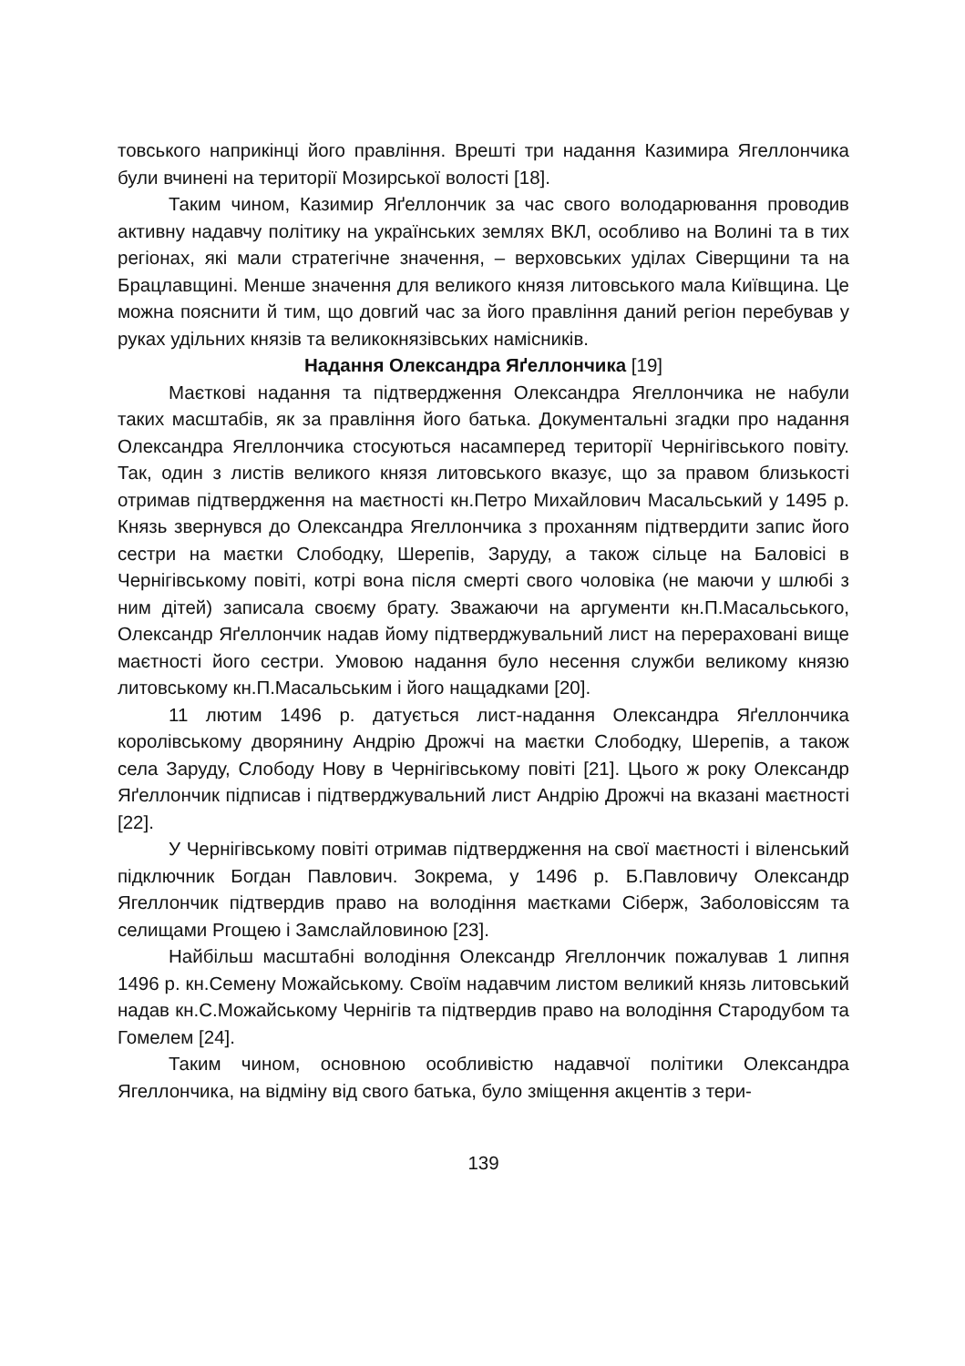товського наприкінці його правління. Врешті три надання Казимира Ягеллончика були вчинені на території Мозирської волості [18].
Таким чином, Казимир Яґеллончик за час свого володарювання проводив активну надавчу політику на українських землях ВКЛ, особливо на Волині та в тих регіонах, які мали стратегічне значення, – верховських уділах Сіверщини та на Брацлавщині. Менше значення для великого князя литовського мала Київщина. Це можна пояснити й тим, що довгий час за його правління даний регіон перебував у руках удільних князів та великокнязівських намісників.
Надання Олександра Яґеллончика [19]
Маєткові надання та підтвердження Олександра Ягеллончика не набули таких масштабів, як за правління його батька. Документальні згадки про надання Олександра Ягеллончика стосуються насамперед території Чернігівського повіту. Так, один з листів великого князя литовського вказує, що за правом близькості отримав підтвердження на маєтності кн.Петро Михайлович Масальський у 1495 р. Князь звернувся до Олександра Ягеллончика з проханням підтвердити запис його сестри на маєтки Слободку, Шерепів, Заруду, а також сільце на Баловісі в Чернігівському повіті, котрі вона після смерті свого чоловіка (не маючи у шлюбі з ним дітей) записала своєму брату. Зважаючи на аргументи кн.П.Масальського, Олександр Яґеллончик надав йому підтверджувальний лист на перераховані вище маєтності його сестри. Умовою надання було несення служби великому князю литовському кн.П.Масальським і його нащадками [20].
11 лютим 1496 р. датується лист-надання Олександра Яґеллончика королівському дворянину Андрію Дрожчі на маєтки Слободку, Шерепів, а також села Заруду, Слободу Нову в Чернігівському повіті [21]. Цього ж року Олександр Яґеллончик підписав і підтверджувальний лист Андрію Дрожчі на вказані маєтності [22].
У Чернігівському повіті отримав підтвердження на свої маєтності і віленський підключник Богдан Павлович. Зокрема, у 1496 р. Б.Павловичу Олександр Ягеллончик підтвердив право на володіння маєтками Сіберж, Заболовіссям та селищами Ргощею і Замслайловиною [23].
Найбільш масштабні володіння Олександр Ягеллончик пожалував 1 липня 1496 р. кн.Семену Можайському. Своїм надавчим листом великий князь литовський надав кн.С.Можайському Чернігів та підтвердив право на володіння Стародубом та Гомелем [24].
Таким чином, основною особливістю надавчої політики Олександра Ягеллончика, на відміну від свого батька, було зміщення акцентів з тери-
139